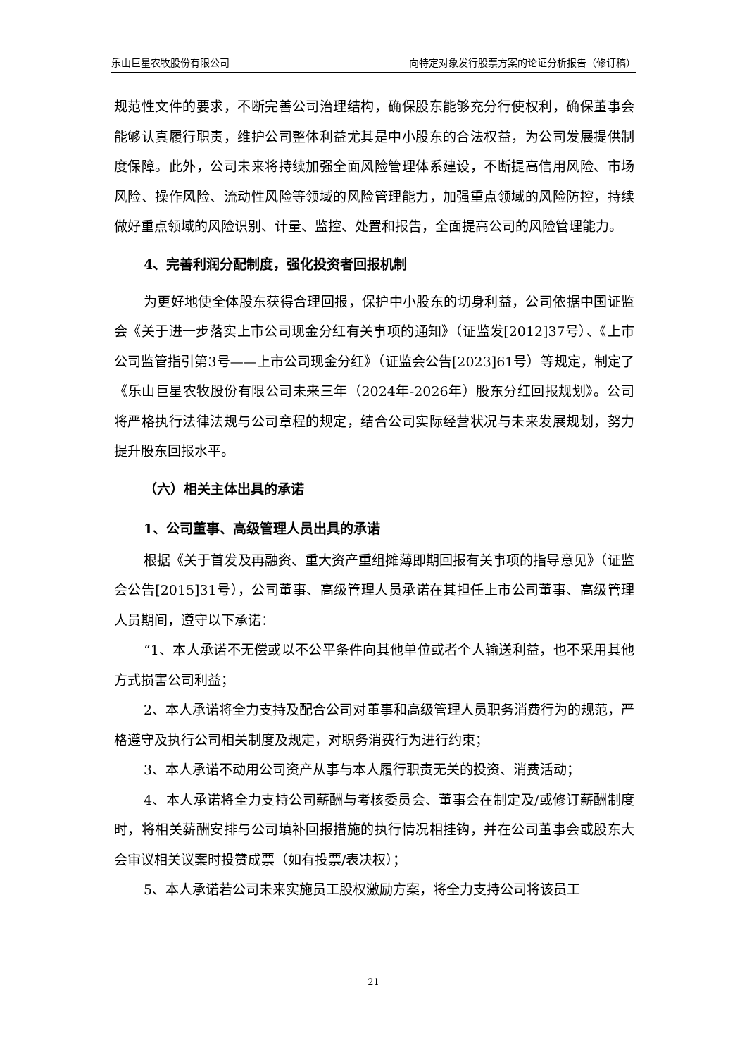乐山巨星农牧股份有限公司 向特定对象发行股票方案的论证分析报告（修订稿）
规范性文件的要求，不断完善公司治理结构，确保股东能够充分行使权利，确保董事会能够认真履行职责，维护公司整体利益尤其是中小股东的合法权益，为公司发展提供制度保障。此外，公司未来将持续加强全面风险管理体系建设，不断提高信用风险、市场风险、操作风险、流动性风险等领域的风险管理能力，加强重点领域的风险防控，持续做好重点领域的风险识别、计量、监控、处置和报告，全面提高公司的风险管理能力。
4、完善利润分配制度，强化投资者回报机制
为更好地使全体股东获得合理回报，保护中小股东的切身利益，公司依据中国证监会《关于进一步落实上市公司现金分红有关事项的通知》（证监发[2012]37号）、《上市公司监管指引第3号——上市公司现金分红》（证监会公告[2023]61号）等规定，制定了《乐山巨星农牧股份有限公司未来三年（2024年-2026年）股东分红回报规划》。公司将严格执行法律法规与公司章程的规定，结合公司实际经营状况与未来发展规划，努力提升股东回报水平。
（六）相关主体出具的承诺
1、公司董事、高级管理人员出具的承诺
根据《关于首发及再融资、重大资产重组摊薄即期回报有关事项的指导意见》（证监会公告[2015]31号），公司董事、高级管理人员承诺在其担任上市公司董事、高级管理人员期间，遵守以下承诺：
“1、本人承诺不无偿或以不公平条件向其他单位或者个人输送利益，也不采用其他方式损害公司利益；
2、本人承诺将全力支持及配合公司对董事和高级管理人员职务消费行为的规范，严格遵守及执行公司相关制度及规定，对职务消费行为进行约束；
3、本人承诺不动用公司资产从事与本人履行职责无关的投资、消费活动；
4、本人承诺将全力支持公司薪酬与考核委员会、董事会在制定及/或修订薪酬制度时，将相关薪酬安排与公司填补回报措施的执行情况相挂钩，并在公司董事会或股东大会审议相关议案时投赞成票（如有投票/表决权）；
5、本人承诺若公司未来实施员工股权激励方案，将全力支持公司将该员工
21